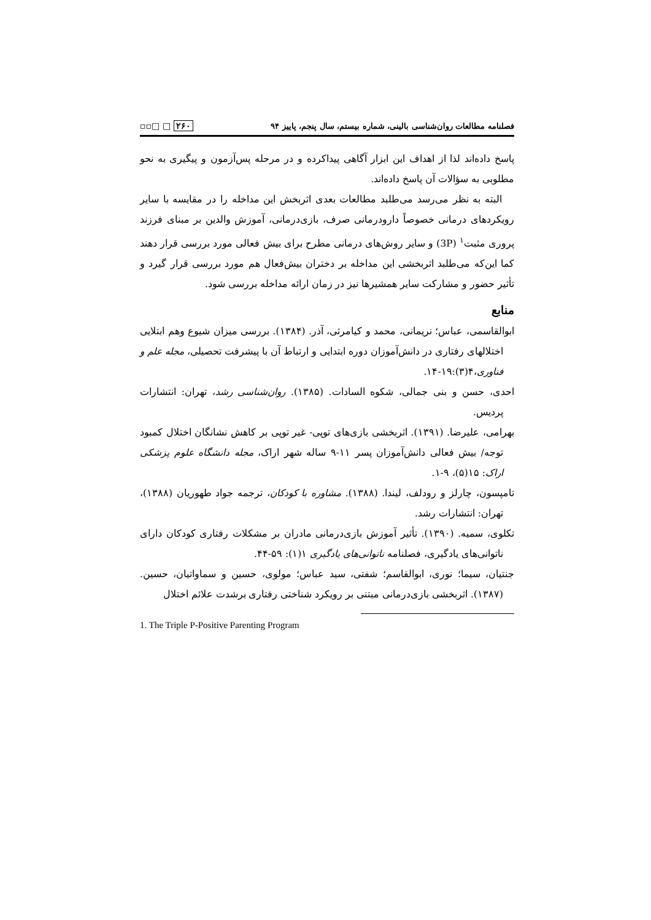فصلنامه مطالعات روان‌شناسی بالینی، شماره بیستم، سال پنجم، پاییز ۹۴ ▫▫□ □ ۲۶۰
پاسخ داده‌اند لذا از اهداف این ابزار آگاهی پیداکرده و در مرحله پس‌آزمون و پیگیری به نحو مطلوبی به سؤالات آن پاسخ داده‌اند.
البته به نظر می‌رسد می‌طلبد مطالعات بعدی اثربخش این مداخله را در مقایسه با سایر رویکردهای درمانی خصوصاً دارودرمانی صرف، بازی‌درمانی، آموزش والدین بر مبنای فرزند پروری مثبت<sup>۱</sup> (3P) و سایر روش‌های درمانی مطرح برای بیش فعالی مورد بررسی قرار دهند کما این‌که می‌طلبد اثربخشی این مداخله بر دختران بیش‌فعال هم مورد بررسی قرار گیرد و تأثیر حضور و مشارکت سایر همشیرها نیز در زمان ارائه مداخله بررسی شود.
منابع
ابوالقاسمی، عباس؛ نریمانی، محمد و کیامرثی، آذر. (۱۳۸۴). بررسی میزان شیوع وهم ابتلایی اختلالهای رفتاری در دانش‌آموزان دوره ابتدایی و ارتباط آن با پیشرفت تحصیلی، مجله علم و فناوری،۴(۳):۱۹-۱۴.
احدی، حسن و بنی جمالی، شکوه السادات. (۱۳۸۵). روان‌شناسی رشد، تهران: انتشارات پردیس.
بهرامی، علیرضا. (۱۳۹۱). اثربخشی بازی‌های توپی- غیر توپی بر کاهش نشانگان اختلال کمبود توجه/ بیش فعالی دانش‌آموزان پسر ۱۱-۹ ساله شهر اراک، مجله دانشگاه علوم پزشکی اراک: ۱۵(۵)، ۹-۱.
تامپسون، چارلز و رودلف، لیندا. (۱۳۸۸). مشاوره با کودکان، ترجمه جواد طهوریان (۱۳۸۸)، تهران: انتشارات رشد.
تکلوی، سمیه. (۱۳۹۰). تأثیر آموزش بازی‌درمانی مادران بر مشکلات رفتاری کودکان دارای ناتوانی‌های یادگیری، فصلنامه ناتوانی‌های یادگیری ۱(۱): ۵۹-۴۴.
جنتیان، سیما؛ نوری، ابوالقاسم؛ شفتی، سید عباس؛ مولوی، حسین و سماواتیان، حسین. (۱۳۸۷). اثربخشی بازی‌درمانی مبتنی بر رویکرد شناختی رفتاری برشدت علائم اختلال
1. The Triple P-Positive Parenting Program